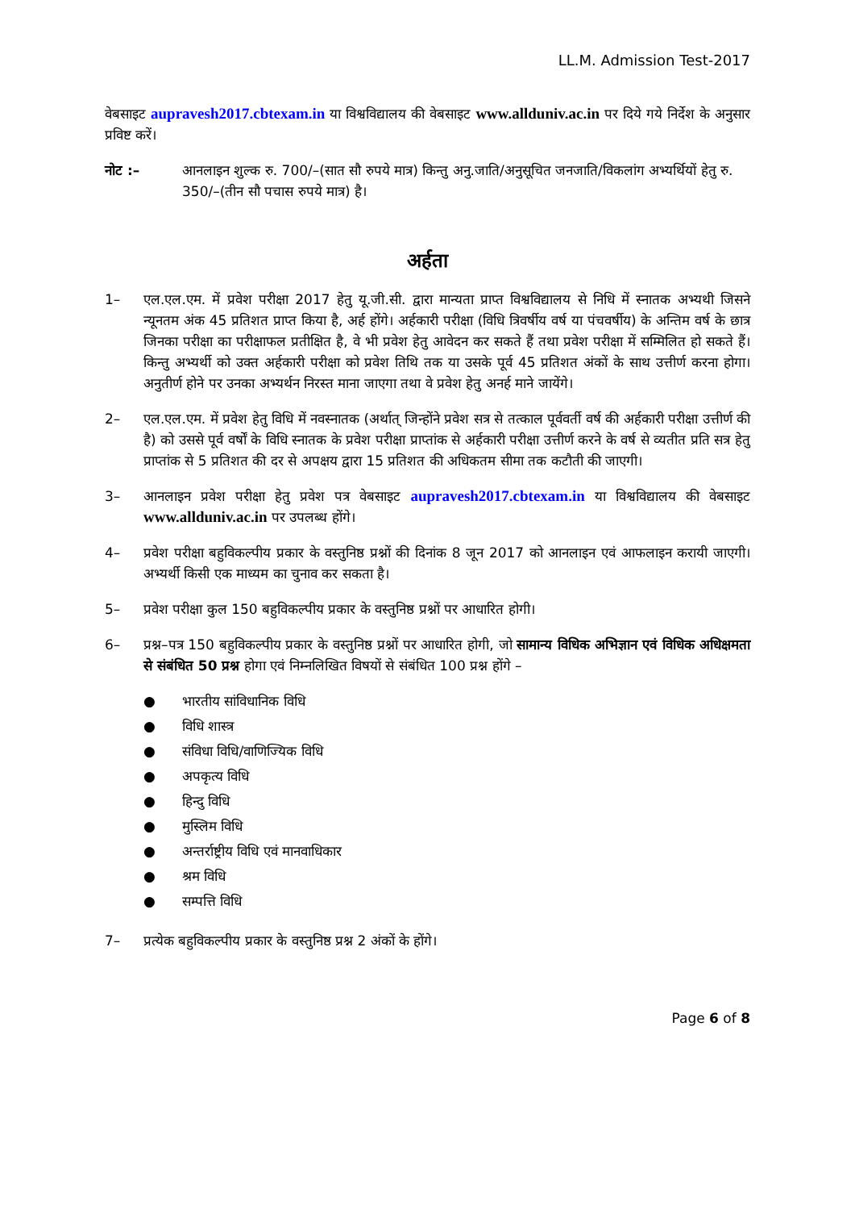LL.M. Admission Test-2017
वेबसाइट aupravesh2017.cbtexam.in या विश्वविद्यालय की वेबसाइट www.allduniv.ac.in पर दिये गये निर्देश के अनुसार प्रविष्ट करें।
नोट :– आनलाइन शुल्क रु. 700/–(सात सौ रुपये मात्र) किन्तु अनु.जाति/अनुसूचित जनजाति/विकलांग अभ्यर्थियों हेतु रु. 350/–(तीन सौ पचास रुपये मात्र) है।
अर्हता
1– एल.एल.एम. में प्रवेश परीक्षा 2017 हेतु यू.जी.सी. द्वारा मान्यता प्राप्त विश्वविद्यालय से निधि में स्नातक अभ्यथी जिसने न्यूनतम अंक 45 प्रतिशत प्राप्त किया है, अर्ह होंगे। अर्हकारी परीक्षा (विधि त्रिवर्षीय वर्ष या पंचवर्षीय) के अन्तिम वर्ष के छात्र जिनका परीक्षा का परीक्षाफल प्रतीक्षित है, वे भी प्रवेश हेतु आवेदन कर सकते हैं तथा प्रवेश परीक्षा में सम्मिलित हो सकते हैं। किन्तु अभ्यर्थी को उक्त अर्हकारी परीक्षा को प्रवेश तिथि तक या उसके पूर्व 45 प्रतिशत अंकों के साथ उत्तीर्ण करना होगा। अनुतीर्ण होने पर उनका अभ्यर्थन निरस्त माना जाएगा तथा वे प्रवेश हेतु अनर्ह माने जायेंगे।
2– एल.एल.एम. में प्रवेश हेतु विधि में नवस्नातक (अर्थात् जिन्होंने प्रवेश सत्र से तत्काल पूर्ववर्ती वर्ष की अर्हकारी परीक्षा उत्तीर्ण की है) को उससे पूर्व वर्षों के विधि स्नातक के प्रवेश परीक्षा प्राप्तांक से अर्हकारी परीक्षा उत्तीर्ण करने के वर्ष से व्यतीत प्रति सत्र हेतु प्राप्तांक से 5 प्रतिशत की दर से अपक्षय द्वारा 15 प्रतिशत की अधिकतम सीमा तक कटौती की जाएगी।
3– आनलाइन प्रवेश परीक्षा हेतु प्रवेश पत्र वेबसाइट aupravesh2017.cbtexam.in या विश्वविद्यालय की वेबसाइट www.allduniv.ac.in पर उपलब्ध होंगे।
4– प्रवेश परीक्षा बहुविकल्पीय प्रकार के वस्तुनिष्ठ प्रश्नों की दिनांक 8 जून 2017 को आनलाइन एवं आफलाइन करायी जाएगी। अभ्यर्थी किसी एक माध्यम का चुनाव कर सकता है।
5– प्रवेश परीक्षा कुल 150 बहुविकल्पीय प्रकार के वस्तुनिष्ठ प्रश्नों पर आधारित होगी।
6– प्रश्न–पत्र 150 बहुविकल्पीय प्रकार के वस्तुनिष्ठ प्रश्नों पर आधारित होगी, जो सामान्य विधिक अभिज्ञान एवं विधिक अधिक्षमता से संबंधित 50 प्रश्न होगा एवं निम्नलिखित विषयों से संबंधित 100 प्रश्न होंगे –
● भारतीय सांविधानिक विधि
● विधि शास्त्र
● संविधा विधि/वाणिज्यिक विधि
● अपकृत्य विधि
● हिन्दु विधि
● मुस्लिम विधि
● अन्तर्राष्ट्रीय विधि एवं मानवाधिकार
● श्रम विधि
● सम्पत्ति विधि
7– प्रत्येक बहुविकल्पीय प्रकार के वस्तुनिष्ठ प्रश्न 2 अंकों के होंगे।
Page 6 of 8